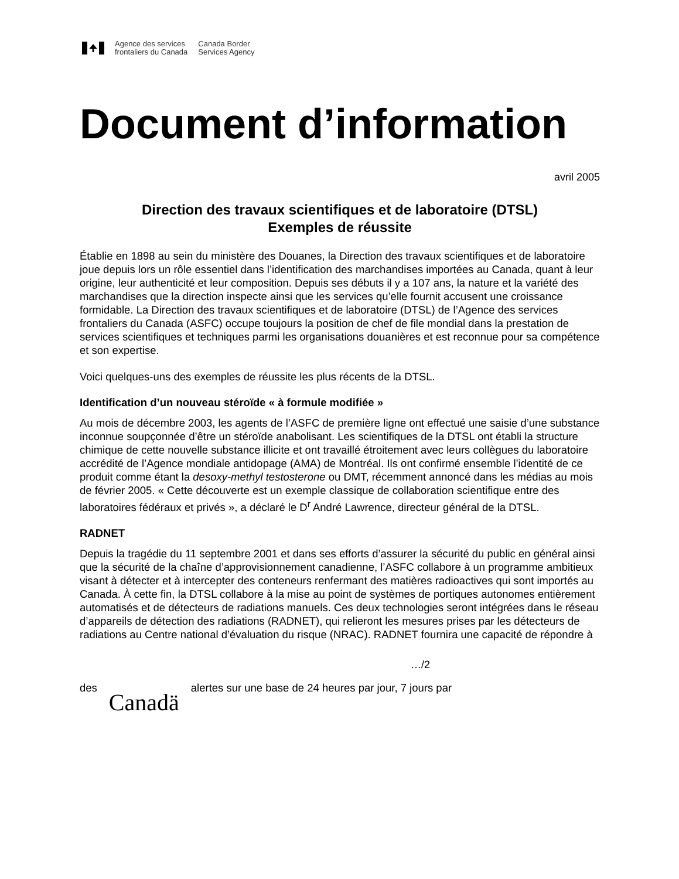Agence des services
frontaliers du Canada
Canada Border
Services Agency
Document d’information
avril 2005
Direction des travaux scientifiques et de laboratoire (DTSL)
Exemples de réussite
Établie en 1898 au sein du ministère des Douanes, la Direction des travaux scientifiques et de laboratoire joue depuis lors un rôle essentiel dans l’identification des marchandises importées au Canada, quant à leur origine, leur authenticité et leur composition. Depuis ses débuts il y a 107 ans, la nature et la variété des marchandises que la direction inspecte ainsi que les services qu’elle fournit accusent une croissance formidable. La Direction des travaux scientifiques et de laboratoire (DTSL) de l’Agence des services frontaliers du Canada (ASFC) occupe toujours la position de chef de file mondial dans la prestation de services scientifiques et techniques parmi les organisations douanières et est reconnue pour sa compétence et son expertise.
Voici quelques-uns des exemples de réussite les plus récents de la DTSL.
Identification d’un nouveau stéroïde « à formule modifiée »
Au mois de décembre 2003, les agents de l’ASFC de première ligne ont effectué une saisie d’une substance inconnue soupçonnée d’être un stéroïde anabolisant. Les scientifiques de la DTSL ont établi la structure chimique de cette nouvelle substance illicite et ont travaillé étroitement avec leurs collègues du laboratoire accrédité de l’Agence mondiale antidopage (AMA) de Montréal. Ils ont confirmé ensemble l’identité de ce produit comme étant la desoxy-methyl testosterone ou DMT, récemment annoncé dans les médias au mois de février 2005. « Cette découverte est un exemple classique de collaboration scientifique entre des laboratoires fédéraux et privés », a déclaré le D<sup>r</sup> André Lawrence, directeur général de la DTSL.
RADNET
Depuis la tragédie du 11 septembre 2001 et dans ses efforts d’assurer la sécurité du public en général ainsi que la sécurité de la chaîne d’approvisionnement canadienne, l’ASFC collabore à un programme ambitieux visant à détecter et à intercepter des conteneurs renfermant des matières radioactives qui sont importés au Canada. À cette fin, la DTSL collabore à la mise au point de systèmes de portiques autonomes entièrement automatisés et de détecteurs de radiations manuels. Ces deux technologies seront intégrées dans le réseau d’appareils de détection des radiations (RADNET), qui relieront les mesures prises par les détecteurs de radiations au Centre national d’évaluation du risque (NRAC). RADNET fournira une capacité de répondre à
…/2
des Canadä alertes sur une base de 24 heures par jour, 7 jours par